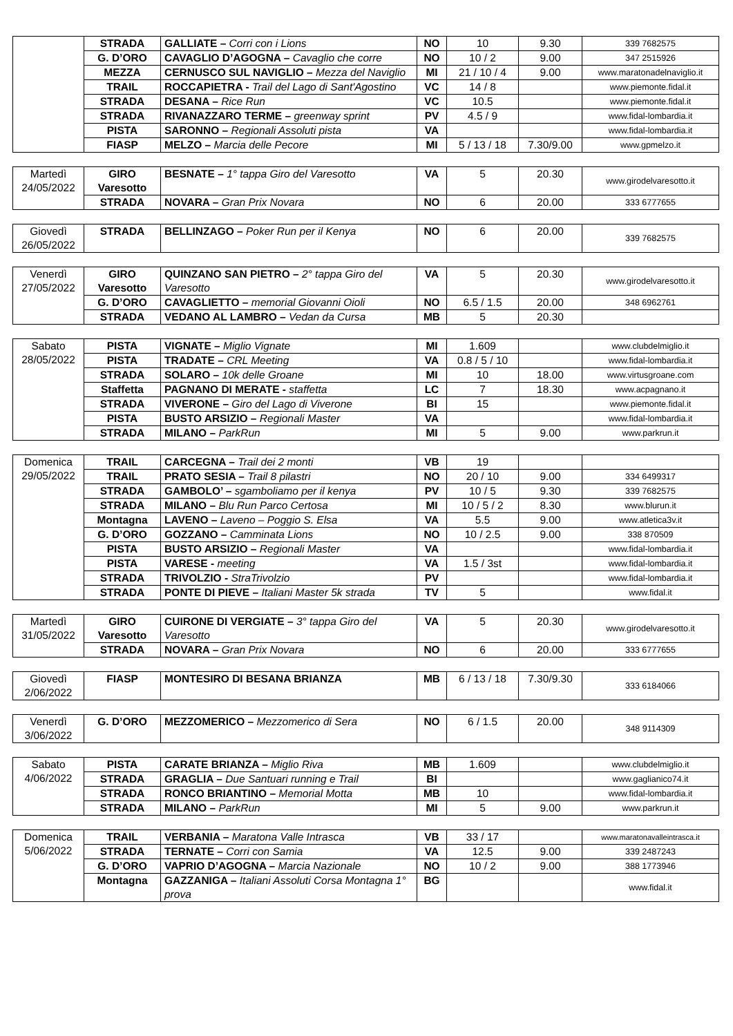| | STRADA | GALLIATE – Corri con i Lions | NO | 10 | 9.30 | 339 7682575 |
| | G. D’ORO | CAVAGLIO D’AGOGNA – Cavaglio che corre | NO | 10 / 2 | 9.00 | 347 2515926 |
| | MEZZA | CERNUSCO SUL NAVIGLIO – Mezza del Naviglio | MI | 21 / 10 / 4 | 9.00 | www.maratonadelnaviglio.it |
| | TRAIL | ROCCAPIETRA - Trail del Lago di Sant'Agostino | VC | 14 / 8 | | www.piemonte.fidal.it |
| | STRADA | DESANA – Rice Run | VC | 10.5 | | www.piemonte.fidal.it |
| | STRADA | RIVANAZZARO TERME – greenway sprint | PV | 4.5 / 9 | | www.fidal-lombardia.it |
| | PISTA | SARONNO – Regionali Assoluti pista | VA | | | www.fidal-lombardia.it |
| | FIASP | MELZO – Marcia delle Pecore | MI | 5 / 13 / 18 | 7.30/9.00 | www.gpmelzo.it |
| Martedì 24/05/2022 | GIRO Varesotto | BESNATE – 1° tappa Giro del Varesotto | VA | 5 | 20.30 | www.girodelvaresotto.it |
| | STRADA | NOVARA – Gran Prix Novara | NO | 6 | 20.00 | 333 6777655 |
| Giovedì 26/05/2022 | STRADA | BELLINZAGO – Poker Run per il Kenya | NO | 6 | 20.00 | 339 7682575 |
| Venerdì 27/05/2022 | GIRO Varesotto | QUINZANO SAN PIETRO – 2° tappa Giro del Varesotto | VA | 5 | 20.30 | www.girodelvaresotto.it |
| | G. D’ORO | CAVAGLIETTO – memorial Giovanni Oioli | NO | 6.5 / 1.5 | 20.00 | 348 6962761 |
| | STRADA | VEDANO AL LAMBRO – Vedan da Cursa | MB | 5 | 20.30 | |
| Sabato 28/05/2022 | PISTA | VIGNATE – Miglio Vignate | MI | 1.609 | | www.clubdelmiglio.it |
| | PISTA | TRADATE – CRL Meeting | VA | 0.8 / 5 / 10 | | www.fidal-lombardia.it |
| | STRADA | SOLARO – 10k delle Groane | MI | 10 | 18.00 | www.virtusgroane.com |
| | Staffetta | PAGNANO DI MERATE - staffetta | LC | 7 | 18.30 | www.acpagnano.it |
| | STRADA | VIVERONE – Giro del Lago di Viverone | BI | 15 | | www.piemonte.fidal.it |
| | PISTA | BUSTO ARSIZIO – Regionali Master | VA | | | www.fidal-lombardia.it |
| | STRADA | MILANO – ParkRun | MI | 5 | 9.00 | www.parkrun.it |
| Domenica 29/05/2022 | TRAIL | CARCEGNA – Trail dei 2 monti | VB | 19 | | |
| | TRAIL | PRATO SESIA – Trail 8 pilastri | NO | 20 / 10 | 9.00 | 334 6499317 |
| | STRADA | GAMBOLO’ – sgamboliamo per il kenya | PV | 10 / 5 | 9.30 | 339 7682575 |
| | STRADA | MILANO – Blu Run Parco Certosa | MI | 10 / 5 / 2 | 8.30 | www.blurun.it |
| | Montagna | LAVENO – Laveno – Poggio S. Elsa | VA | 5.5 | 9.00 | www.atletica3v.it |
| | G. D’ORO | GOZZANO – Camminata Lions | NO | 10 / 2.5 | 9.00 | 338 870509 |
| | PISTA | BUSTO ARSIZIO – Regionali Master | VA | | | www.fidal-lombardia.it |
| | PISTA | VARESE - meeting | VA | 1.5 / 3st | | www.fidal-lombardia.it |
| | STRADA | TRIVOLZIO - StraTrivolzio | PV | | | www.fidal-lombardia.it |
| | STRADA | PONTE DI PIEVE – Italiani Master 5k strada | TV | 5 | | www.fidal.it |
| Martedì 31/05/2022 | GIRO Varesotto | CUIRONE DI VERGIATE – 3° tappa Giro del Varesotto | VA | 5 | 20.30 | www.girodelvaresotto.it |
| | STRADA | NOVARA – Gran Prix Novara | NO | 6 | 20.00 | 333 6777655 |
| Giovedì 2/06/2022 | FIASP | MONTESIRO DI BESANA BRIANZA | MB | 6 / 13 / 18 | 7.30/9.30 | 333 6184066 |
| Venerdì 3/06/2022 | G. D’ORO | MEZZOMERICO – Mezzomerico di Sera | NO | 6 / 1.5 | 20.00 | 348 9114309 |
| Sabato 4/06/2022 | PISTA | CARATE BRIANZA – Miglio Riva | MB | 1.609 | | www.clubdelmiglio.it |
| | STRADA | GRAGLIA – Due Santuari running e Trail | BI | | | www.gaglianico74.it |
| | STRADA | RONCO BRIANTINO – Memorial Motta | MB | 10 | | www.fidal-lombardia.it |
| | STRADA | MILANO – ParkRun | MI | 5 | 9.00 | www.parkrun.it |
| Domenica 5/06/2022 | TRAIL | VERBANIA – Maratona Valle Intrasca | VB | 33 / 17 | | www.maratonavalleintrasca.it |
| | STRADA | TERNATE – Corri con Samia | VA | 12.5 | 9.00 | 339 2487243 |
| | G. D’ORO | VAPRIO D’AGOGNA – Marcia Nazionale | NO | 10 / 2 | 9.00 | 388 1773946 |
| | Montagna | GAZZANIGA – Italiani Assoluti Corsa Montagna 1° prova | BG | | | www.fidal.it |